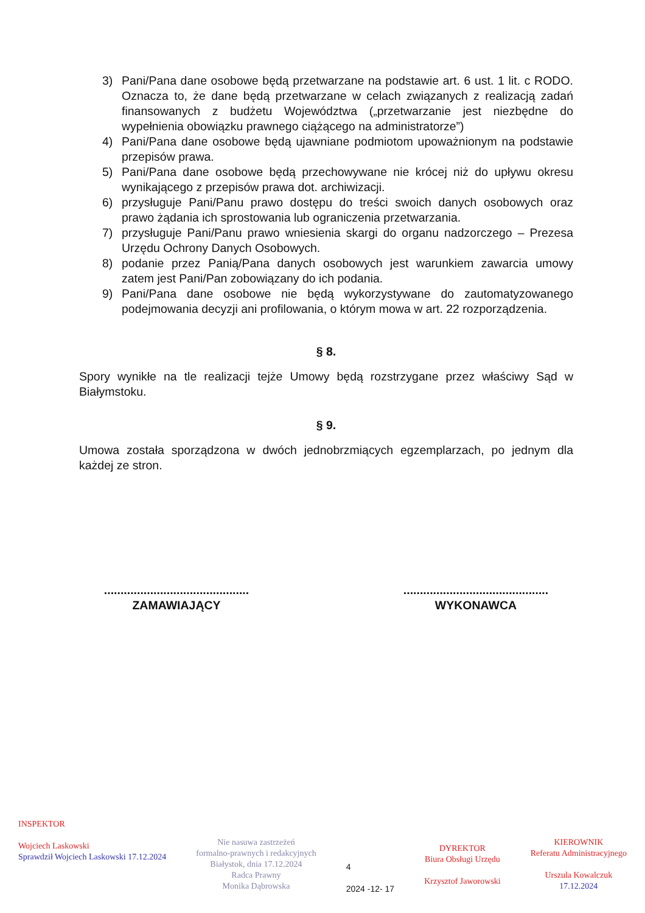3) Pani/Pana dane osobowe będą przetwarzane na podstawie art. 6 ust. 1 lit. c RODO. Oznacza to, że dane będą przetwarzane w celach związanych z realizacją zadań finansowanych z budżetu Województwa („przetwarzanie jest niezbędne do wypełnienia obowiązku prawnego ciążącego na administratorze”)
4) Pani/Pana dane osobowe będą ujawniane podmiotom upoważnionym na podstawie przepisów prawa.
5) Pani/Pana dane osobowe będą przechowywane nie krócej niż do upływu okresu wynikającego z przepisów prawa dot. archiwizacji.
6) przysługuje Pani/Panu prawo dostępu do treści swoich danych osobowych oraz prawo żądania ich sprostowania lub ograniczenia przetwarzania.
7) przysługuje Pani/Panu prawo wniesienia skargi do organu nadzorczego – Prezesa Urzędu Ochrony Danych Osobowych.
8) podanie przez Panią/Pana danych osobowych jest warunkiem zawarcia umowy zatem jest Pani/Pan zobowiązany do ich podania.
9) Pani/Pana dane osobowe nie będą wykorzystywane do zautomatyzowanego podejmowania decyzji ani profilowania, o którym mowa w art. 22 rozporządzenia.
§ 8.
Spory wynikłe na tle realizacji tejże Umowy będą rozstrzygane przez właściwy Sąd w Białymstoku.
§ 9.
Umowa została sporządzona w dwóch jednobrzmiących egzemplarzach, po jednym dla każdej ze stron.
............................................
ZAMAWIAJĄCY
............................................
WYKONAWCA
INSPEKTOR
Wojciech Laskowski
Sprawdził Wojciech Laskowski 17.12.2024
Nie nasuwa zastrzeżeń
formalno-prawnych i redakcyjnych
Białystok, dnia 17.12.2024
Radca Prawny
Monika Dąbrowska
4
2024 -12- 17
DYREKTOR
Biura Obsługi Urzędu
Krzysztof Jaworowski
KIEROWNIK
Referatu Administracyjnego
Urszula Kowalczuk
17.12.2024